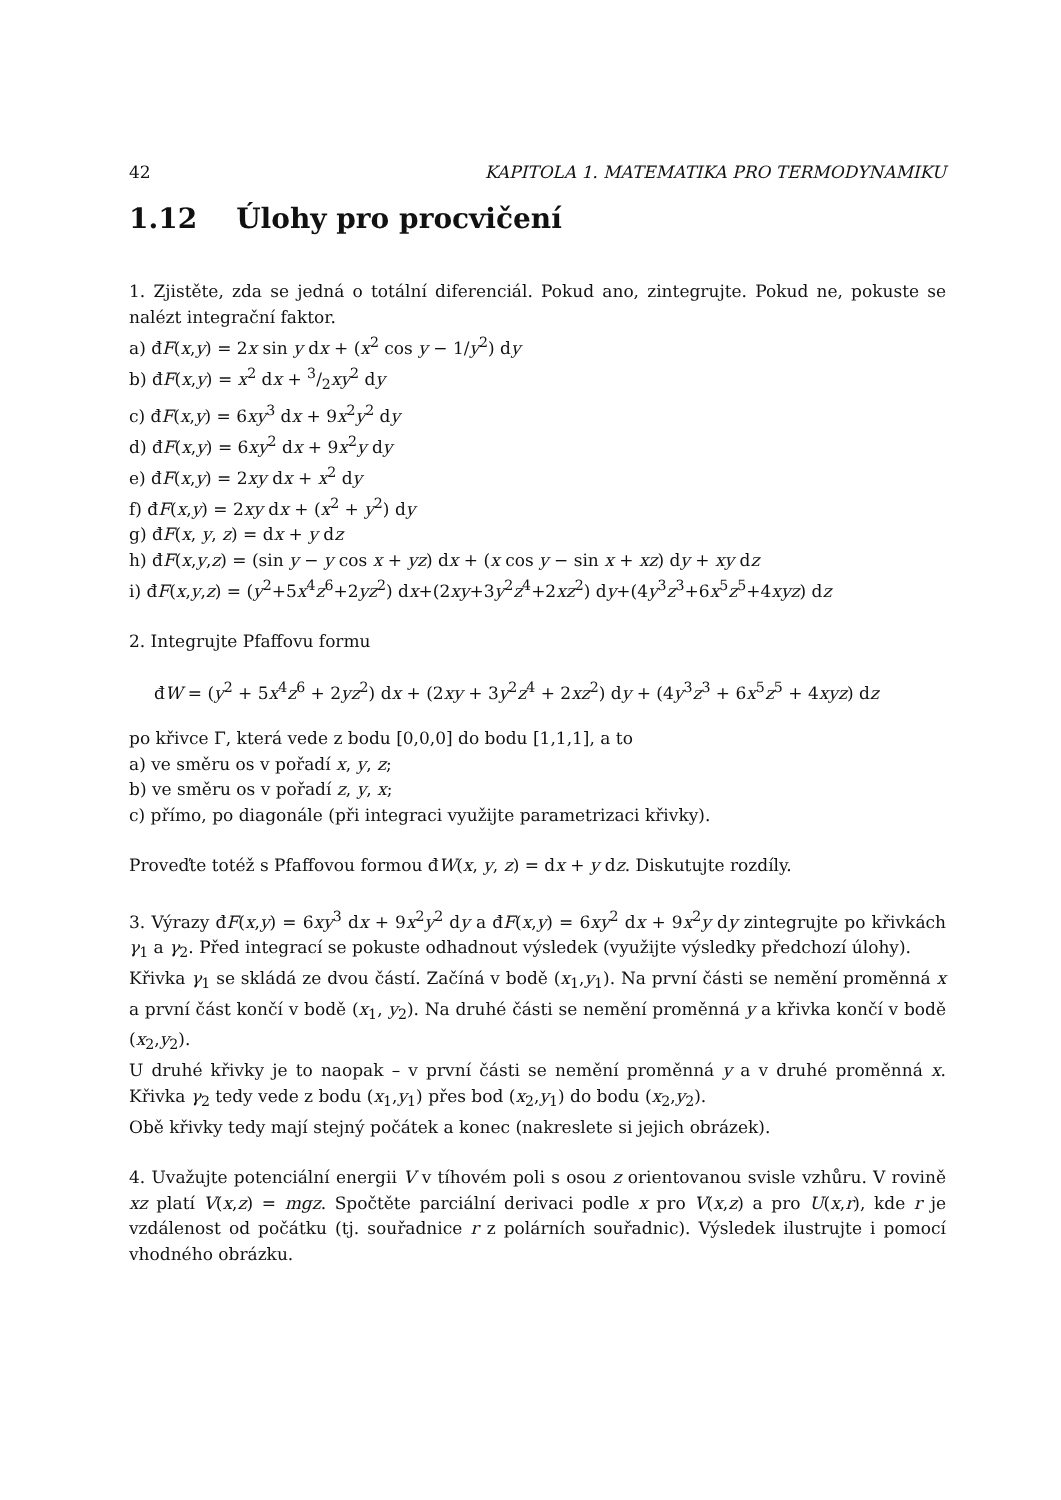42 KAPITOLA 1. MATEMATIKA PRO TERMODYNAMIKU
1.12 Úlohy pro procvičení
1. Zjistěte, zda se jedná o totální diferenciál. Pokud ano, zintegrujte. Pokud ne, pokuste se nalézt integrační faktor.
a) đF(x,y) = 2x sin y dx + (x<sup>2</sup> cos y − 1/y<sup>2</sup>) dy
b) đF(x,y) = x<sup>2</sup> dx + 3/2xy<sup>2</sup> dy
c) đF(x,y) = 6xy<sup>3</sup> dx + 9x<sup>2</sup>y<sup>2</sup> dy
d) đF(x,y) = 6xy<sup>2</sup> dx + 9x<sup>2</sup>y dy
e) đF(x,y) = 2xy dx + x<sup>2</sup> dy
f) đF(x,y) = 2xy dx + (x<sup>2</sup> + y<sup>2</sup>) dy
g) đF(x, y, z) = dx + y dz
h) đF(x,y,z) = (sin y − y cos x + yz) dx + (x cos y − sin x + xz) dy + xy dz
i) đF(x,y,z) = (y<sup>2</sup>+5x<sup>4</sup>z<sup>6</sup>+2yz<sup>2</sup>) dx+(2xy+3y<sup>2</sup>z<sup>4</sup>+2xz<sup>2</sup>) dy+(4y<sup>3</sup>z<sup>3</sup>+6x<sup>5</sup>z<sup>5</sup>+4xyz) dz
2. Integrujte Pfaffovu formu
đW = (y<sup>2</sup> + 5x<sup>4</sup>z<sup>6</sup> + 2yz<sup>2</sup>) dx + (2xy + 3y<sup>2</sup>z<sup>4</sup> + 2xz<sup>2</sup>) dy + (4y<sup>3</sup>z<sup>3</sup> + 6x<sup>5</sup>z<sup>5</sup> + 4xyz) dz
po křivce Γ, která vede z bodu [0,0,0] do bodu [1,1,1], a to
a) ve směru os v pořadí x, y, z;
b) ve směru os v pořadí z, y, x;
c) přímo, po diagonále (při integraci využijte parametrizaci křivky).
Proveďte totéž s Pfaffovou formou đW(x, y, z) = dx + y dz. Diskutujte rozdíly.
3. Výrazy đF(x,y) = 6xy<sup>3</sup> dx + 9x<sup>2</sup>y<sup>2</sup> dy a đF(x,y) = 6xy<sup>2</sup> dx + 9x<sup>2</sup>y dy zintegrujte po křivkách γ<sub>1</sub> a γ<sub>2</sub>. Před integrací se pokuste odhadnout výsledek (využijte výsledky předchozí úlohy).
Křivka γ<sub>1</sub> se skládá ze dvou částí. Začíná v bodě (x<sub>1</sub>,y<sub>1</sub>). Na první části se nemění proměnná x a první část končí v bodě (x<sub>1</sub>, y<sub>2</sub>). Na druhé části se nemění proměnná y a křivka končí v bodě (x<sub>2</sub>,y<sub>2</sub>).
U druhé křivky je to naopak – v první části se nemění proměnná y a v druhé proměnná x. Křivka γ<sub>2</sub> tedy vede z bodu (x<sub>1</sub>,y<sub>1</sub>) přes bod (x<sub>2</sub>,y<sub>1</sub>) do bodu (x<sub>2</sub>,y<sub>2</sub>).
Obě křivky tedy mají stejný počátek a konec (nakreslete si jejich obrázek).
4. Uvažujte potenciální energii V v tíhovém poli s osou z orientovanou svisle vzhůru. V rovině xz platí V(x,z) = mgz. Spočtěte parciální derivaci podle x pro V(x,z) a pro U(x,r), kde r je vzdálenost od počátku (tj. souřadnice r z polárních souřadnic). Výsledek ilustrujte i pomocí vhodného obrázku.